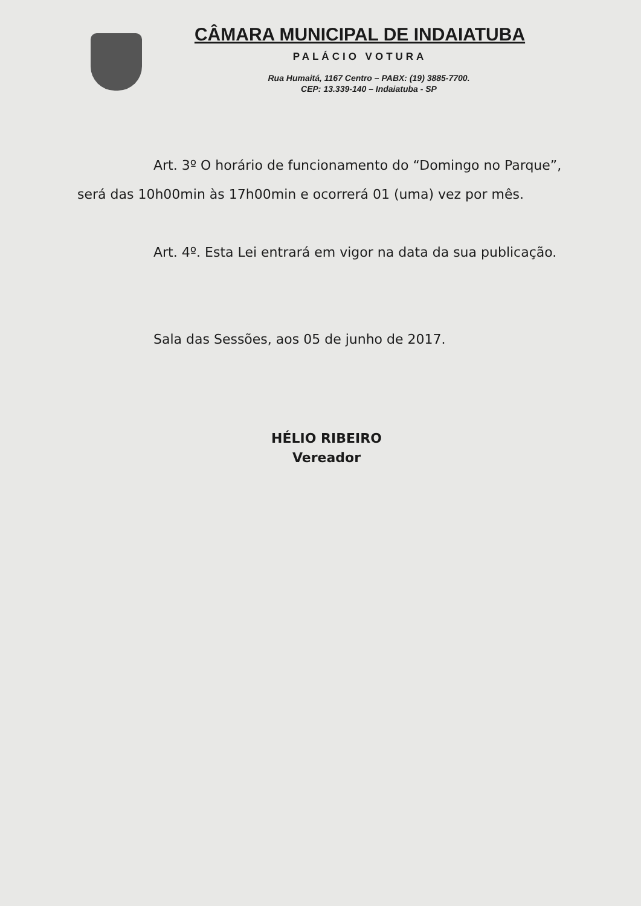CÂMARA MUNICIPAL DE INDAIATUBA
PALÁCIO VOTURA
Rua Humaitá, 1167 Centro – PABX: (19) 3885-7700.
CEP: 13.339-140 – Indaiatuba - SP
Art. 3º O horário de funcionamento do “Domingo no Parque”, será das 10h00min às 17h00min e ocorrerá 01 (uma) vez por mês.
Art. 4º. Esta Lei entrará em vigor na data da sua publicação.
Sala das Sessões, aos 05 de junho de 2017.
HÉLIO RIBEIRO
Vereador